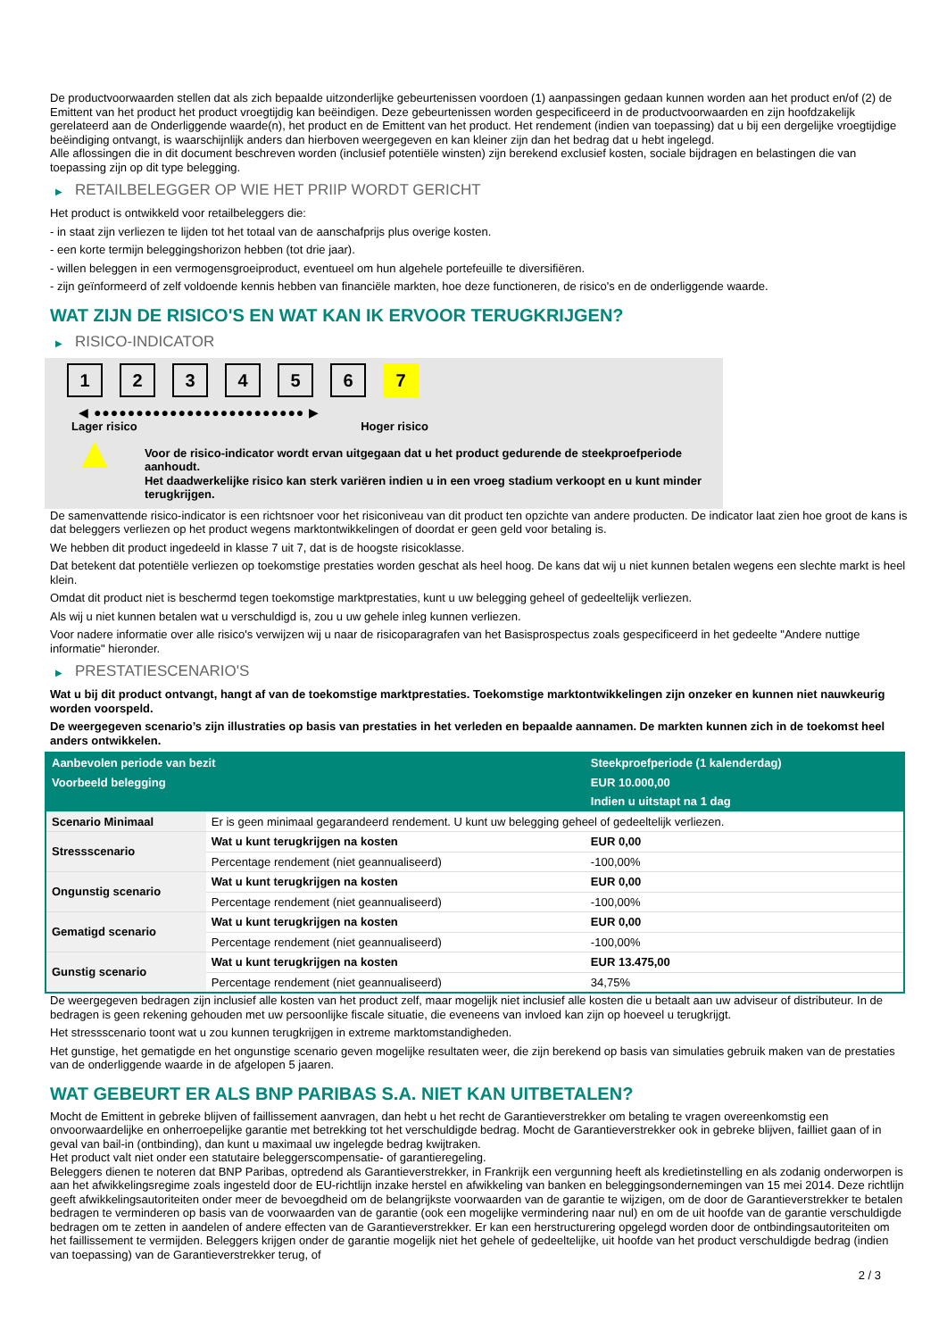De productvoorwaarden stellen dat als zich bepaalde uitzonderlijke gebeurtenissen voordoen (1) aanpassingen gedaan kunnen worden aan het product en/of (2) de Emittent van het product het product vroegtijdig kan beëindigen. Deze gebeurtenissen worden gespecificeerd in de productvoorwaarden en zijn hoofdzakelijk gerelateerd aan de Onderliggende waarde(n), het product en de Emittent van het product. Het rendement (indien van toepassing) dat u bij een dergelijke vroegtijdige beëindiging ontvangt, is waarschijnlijk anders dan hierboven weergegeven en kan kleiner zijn dan het bedrag dat u hebt ingelegd.
Alle aflossingen die in dit document beschreven worden (inclusief potentiële winsten) zijn berekend exclusief kosten, sociale bijdragen en belastingen die van toepassing zijn op dit type belegging.
▶ RETAILBELEGGER OP WIE HET PRIIP WORDT GERICHT
Het product is ontwikkeld voor retailbeleggers die:
- in staat zijn verliezen te lijden tot het totaal van de aanschafprijs plus overige kosten.
- een korte termijn beleggingshorizon hebben (tot drie jaar).
- willen beleggen in een vermogensgroeiproduct, eventueel om hun algehele portefeuille te diversifiëren.
- zijn geïnformeerd of zelf voldoende kennis hebben van financiële markten, hoe deze functioneren, de risico's en de onderliggende waarde.
WAT ZIJN DE RISICO'S EN WAT KAN IK ERVOOR TERUGKRIJGEN?
▶ RISICO-INDICATOR
1 2 3 4 5 6 7
◀ ●●●●●●●●●●●●●●●●●●●●●●●●● ▶
Lager risico Hoger risico
▲
Voor de risico-indicator wordt ervan uitgegaan dat u het product gedurende de steekproefperiode aanhoudt.
Het daadwerkelijke risico kan sterk variëren indien u in een vroeg stadium verkoopt en u kunt minder terugkrijgen.
De samenvattende risico-indicator is een richtsnoer voor het risiconiveau van dit product ten opzichte van andere producten. De indicator laat zien hoe groot de kans is dat beleggers verliezen op het product wegens marktontwikkelingen of doordat er geen geld voor betaling is.
We hebben dit product ingedeeld in klasse 7 uit 7, dat is de hoogste risicoklasse.
Dat betekent dat potentiële verliezen op toekomstige prestaties worden geschat als heel hoog. De kans dat wij u niet kunnen betalen wegens een slechte markt is heel klein.
Omdat dit product niet is beschermd tegen toekomstige marktprestaties, kunt u uw belegging geheel of gedeeltelijk verliezen.
Als wij u niet kunnen betalen wat u verschuldigd is, zou u uw gehele inleg kunnen verliezen.
Voor nadere informatie over alle risico's verwijzen wij u naar de risicoparagrafen van het Basisprospectus zoals gespecificeerd in het gedeelte "Andere nuttige informatie" hieronder.
▶ PRESTATIESCENARIO'S
Wat u bij dit product ontvangt, hangt af van de toekomstige marktprestaties. Toekomstige marktontwikkelingen zijn onzeker en kunnen niet nauwkeurig worden voorspeld.
De weergegeven scenario’s zijn illustraties op basis van prestaties in het verleden en bepaalde aannamen. De markten kunnen zich in de toekomst heel anders ontwikkelen.
| Aanbevolen periode van bezit | | Steekproefperiode (1 kalenderdag) |
| --- | --- | --- |
| Voorbeeld belegging | | EUR 10.000,00 |
| | | Indien u uitstapt na 1 dag |
| Scenario Minimaal | Er is geen minimaal gegarandeerd rendement. U kunt uw belegging geheel of gedeeltelijk verliezen. | |
| Stressscenario | Wat u kunt terugkrijgen na kosten | EUR 0,00 |
| | Percentage rendement (niet geannualiseerd) | -100,00% |
| Ongunstig scenario | Wat u kunt terugkrijgen na kosten | EUR 0,00 |
| | Percentage rendement (niet geannualiseerd) | -100,00% |
| Gematigd scenario | Wat u kunt terugkrijgen na kosten | EUR 0,00 |
| | Percentage rendement (niet geannualiseerd) | -100,00% |
| Gunstig scenario | Wat u kunt terugkrijgen na kosten | EUR 13.475,00 |
| | Percentage rendement (niet geannualiseerd) | 34,75% |
De weergegeven bedragen zijn inclusief alle kosten van het product zelf, maar mogelijk niet inclusief alle kosten die u betaalt aan uw adviseur of distributeur. In de bedragen is geen rekening gehouden met uw persoonlijke fiscale situatie, die eveneens van invloed kan zijn op hoeveel u terugkrijgt.
Het stressscenario toont wat u zou kunnen terugkrijgen in extreme marktomstandigheden.
Het gunstige, het gematigde en het ongunstige scenario geven mogelijke resultaten weer, die zijn berekend op basis van simulaties gebruik maken van de prestaties van de onderliggende waarde in de afgelopen 5 jaaren.
WAT GEBEURT ER ALS BNP PARIBAS S.A. NIET KAN UITBETALEN?
Mocht de Emittent in gebreke blijven of faillissement aanvragen, dan hebt u het recht de Garantieverstrekker om betaling te vragen overeenkomstig een onvoorwaardelijke en onherroepelijke garantie met betrekking tot het verschuldigde bedrag. Mocht de Garantieverstrekker ook in gebreke blijven, failliet gaan of in geval van bail-in (ontbinding), dan kunt u maximaal uw ingelegde bedrag kwijtraken.
Het product valt niet onder een statutaire beleggerscompensatie- of garantieregeling.
Beleggers dienen te noteren dat BNP Paribas, optredend als Garantieverstrekker, in Frankrijk een vergunning heeft als kredietinstelling en als zodanig onderworpen is aan het afwikkelingsregime zoals ingesteld door de EU-richtlijn inzake herstel en afwikkeling van banken en beleggingsondernemingen van 15 mei 2014. Deze richtlijn geeft afwikkelingsautoriteiten onder meer de bevoegdheid om de belangrijkste voorwaarden van de garantie te wijzigen, om de door de Garantieverstrekker te betalen bedragen te verminderen op basis van de voorwaarden van de garantie (ook een mogelijke vermindering naar nul) en om de uit hoofde van de garantie verschuldigde bedragen om te zetten in aandelen of andere effecten van de Garantieverstrekker. Er kan een herstructurering opgelegd worden door de ontbindingsautoriteiten om het faillissement te vermijden. Beleggers krijgen onder de garantie mogelijk niet het gehele of gedeeltelijke, uit hoofde van het product verschuldigde bedrag (indien van toepassing) van de Garantieverstrekker terug, of
2 / 3